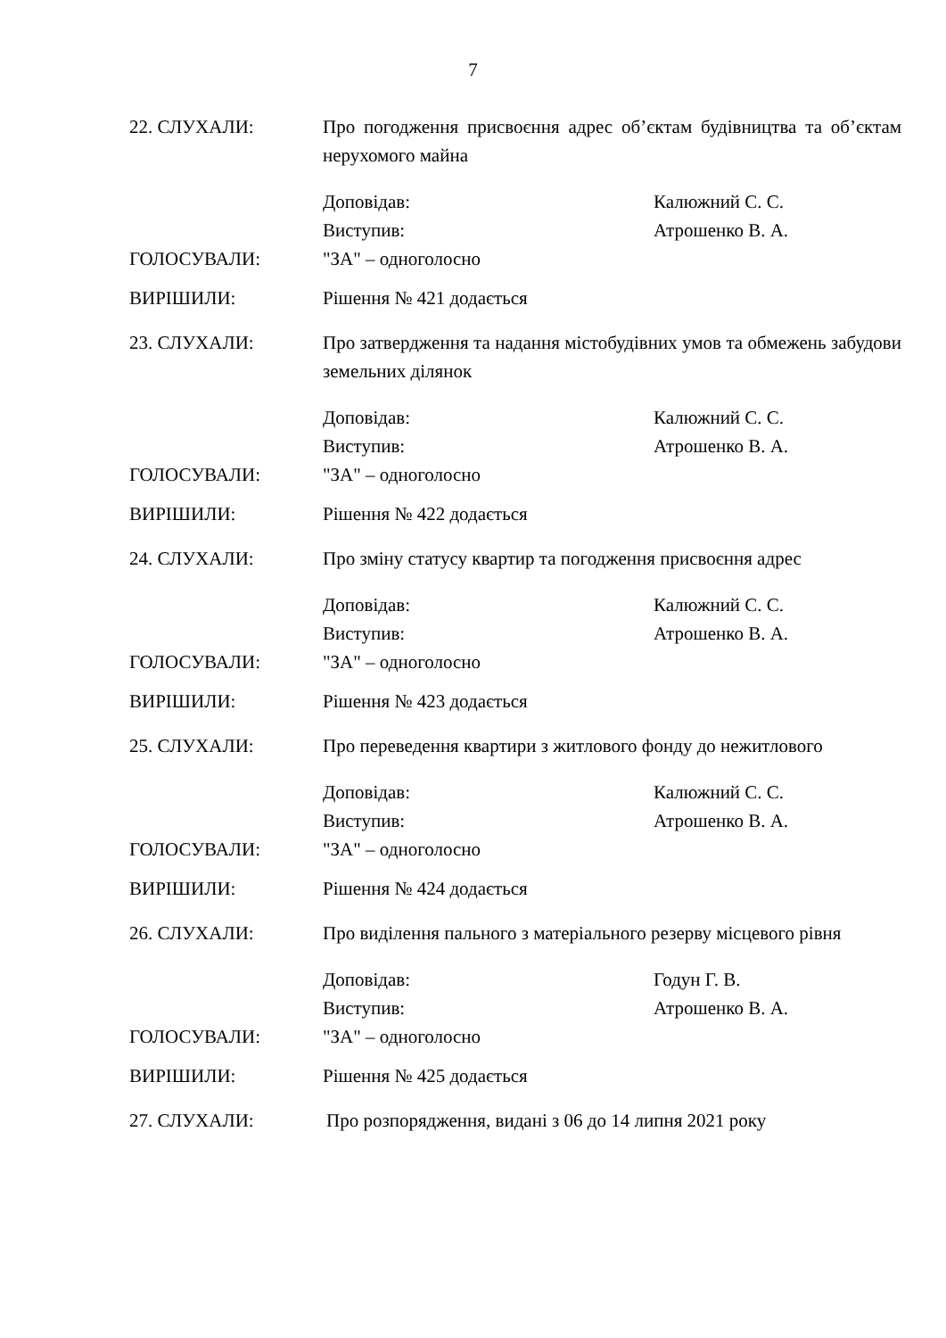7
22. СЛУХАЛИ: Про погодження присвоєння адрес об’єктам будівництва та об’єктам нерухомого майна
Доповідав: Калюжний С. С.
Виступив: Атрошенко В. А.
ГОЛОСУВАЛИ: "ЗА" – одноголосно
ВИРІШИЛИ: Рішення № 421 додається
23. СЛУХАЛИ: Про затвердження та надання містобудівних умов та обмежень забудови земельних ділянок
Доповідав: Калюжний С. С.
Виступив: Атрошенко В. А.
ГОЛОСУВАЛИ: "ЗА" – одноголосно
ВИРІШИЛИ: Рішення № 422 додається
24. СЛУХАЛИ: Про зміну статусу квартир та погодження присвоєння адрес
Доповідав: Калюжний С. С.
Виступив: Атрошенко В. А.
ГОЛОСУВАЛИ: "ЗА" – одноголосно
ВИРІШИЛИ: Рішення № 423 додається
25. СЛУХАЛИ: Про переведення квартири з житлового фонду до нежитлового
Доповідав: Калюжний С. С.
Виступив: Атрошенко В. А.
ГОЛОСУВАЛИ: "ЗА" – одноголосно
ВИРІШИЛИ: Рішення № 424 додається
26. СЛУХАЛИ: Про виділення пального з матеріального резерву місцевого рівня
Доповідав: Годун Г. В.
Виступив: Атрошенко В. А.
ГОЛОСУВАЛИ: "ЗА" – одноголосно
ВИРІШИЛИ: Рішення № 425 додається
27. СЛУХАЛИ: Про розпорядження, видані з 06 до 14 липня 2021 року